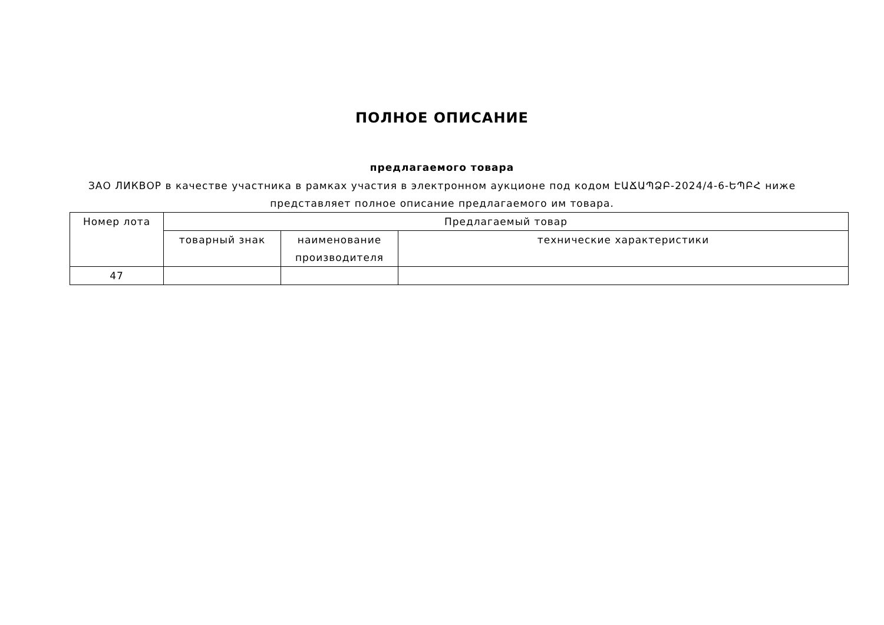ПОЛНОЕ ОПИСАНИЕ
предлагаемого товара
ЗАО ЛИКВОР в качестве участника в рамках участия в электронном аукционе под кодом ԷԱՃԱՊՁԲ-2024/4-6-ԵՊԲՀ ниже представляет полное описание предлагаемого им товара.
| Номер лота | Предлагаемый товар | | |
| --- | --- | --- | --- |
| | товарный знак | наименование производителя | технические характеристики |
| 47 | | | |